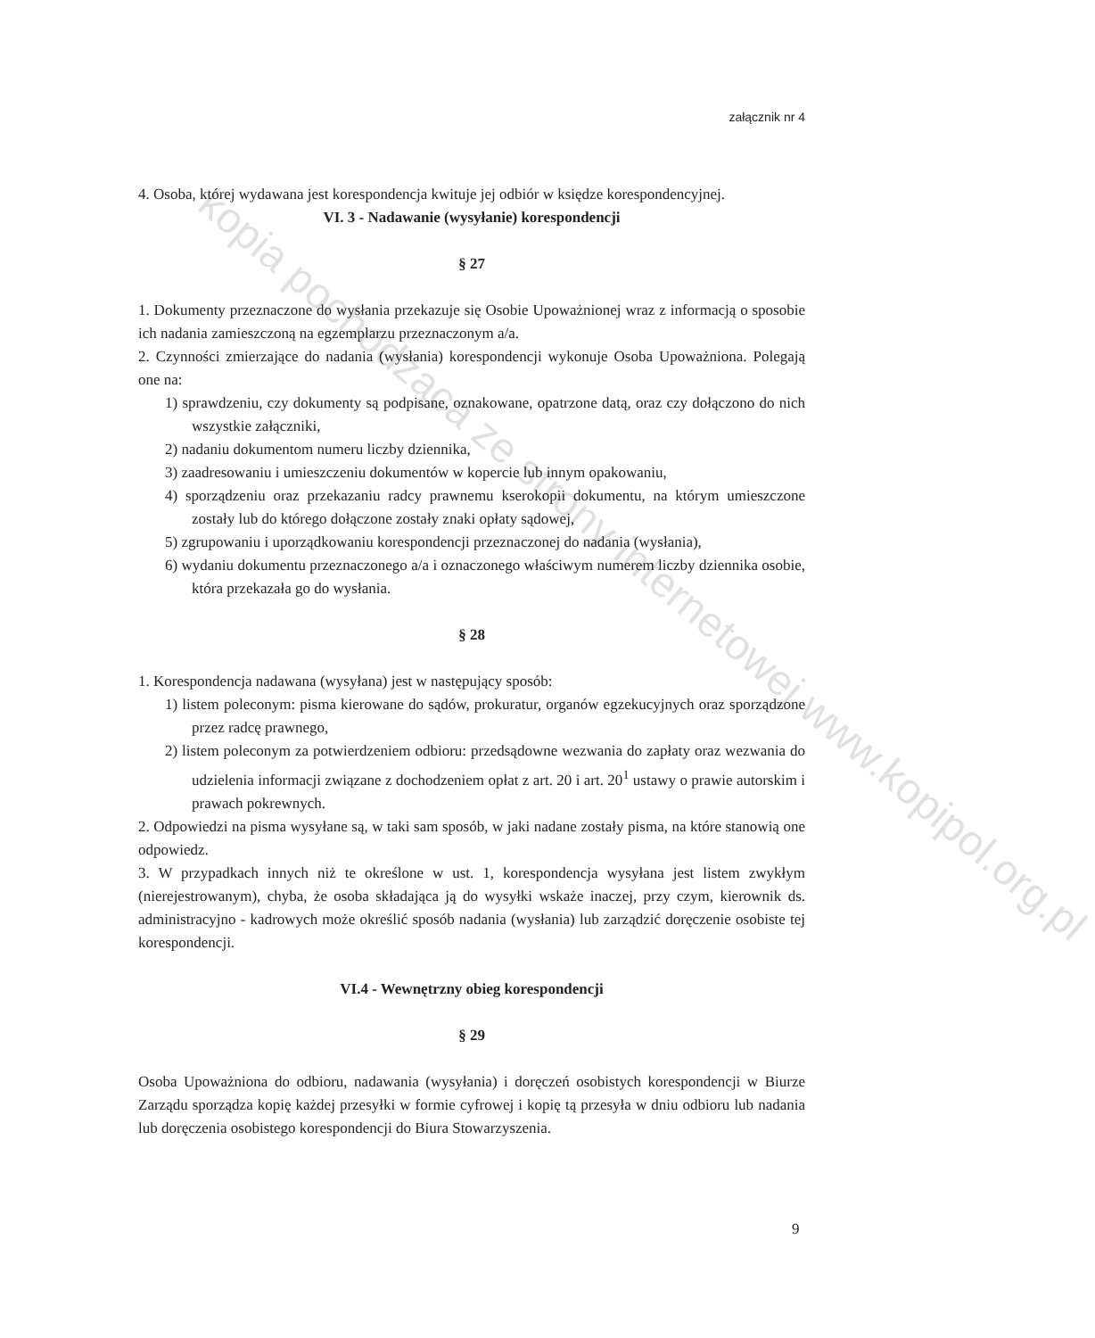załącznik nr 4
4. Osoba, której wydawana jest korespondencja kwituje jej odbiór w księdze korespondencyjnej.
VI. 3 - Nadawanie (wysyłanie) korespondencji
§ 27
1. Dokumenty przeznaczone do wysłania przekazuje się Osobie Upoważnionej wraz z informacją o sposobie ich nadania zamieszczoną na egzemplarzu przeznaczonym a/a.
2. Czynności zmierzające do nadania (wysłania) korespondencji wykonuje Osoba Upoważniona. Polegają one na:
1) sprawdzeniu, czy dokumenty są podpisane, oznakowane, opatrzone datą, oraz czy dołączono do nich wszystkie załączniki,
2) nadaniu dokumentom numeru liczby dziennika,
3) zaadresowaniu i umieszczeniu dokumentów w kopercie lub innym opakowaniu,
4) sporządzeniu oraz przekazaniu radcy prawnemu kserokopii dokumentu, na którym umieszczone zostały lub do którego dołączone zostały znaki opłaty sądowej,
5) zgrupowaniu i uporządkowaniu korespondencji przeznaczonej do nadania (wysłania),
6) wydaniu dokumentu przeznaczonego a/a i oznaczonego właściwym numerem liczby dziennika osobie, która przekazała go do wysłania.
§ 28
1. Korespondencja nadawana (wysyłana) jest w następujący sposób:
1) listem poleconym: pisma kierowane do sądów, prokuratur, organów egzekucyjnych oraz sporządzone przez radcę prawnego,
2) listem poleconym za potwierdzeniem odbioru: przedsądowne wezwania do zapłaty oraz wezwania do udzielenia informacji związane z dochodzeniem opłat z art. 20 i art. 20<sup>1</sup> ustawy o prawie autorskim i prawach pokrewnych.
2. Odpowiedzi na pisma wysyłane są, w taki sam sposób, w jaki nadane zostały pisma, na które stanowią one odpowiedz.
3. W przypadkach innych niż te określone w ust. 1, korespondencja wysyłana jest listem zwykłym (nierejestrowanym), chyba, że osoba składająca ją do wysyłki wskaże inaczej, przy czym, kierownik ds. administracyjno - kadrowych może określić sposób nadania (wysłania) lub zarządzić doręczenie osobiste tej korespondencji.
VI.4 - Wewnętrzny obieg korespondencji
§ 29
Osoba Upoważniona do odbioru, nadawania (wysyłania) i doręczeń osobistych korespondencji w Biurze Zarządu sporządza kopię każdej przesyłki w formie cyfrowej i kopię tą przesyła w dniu odbioru lub nadania lub doręczenia osobistego korespondencji do Biura Stowarzyszenia.
9
kopia pochodząca ze strony internetowej www.kopipol.org.pl